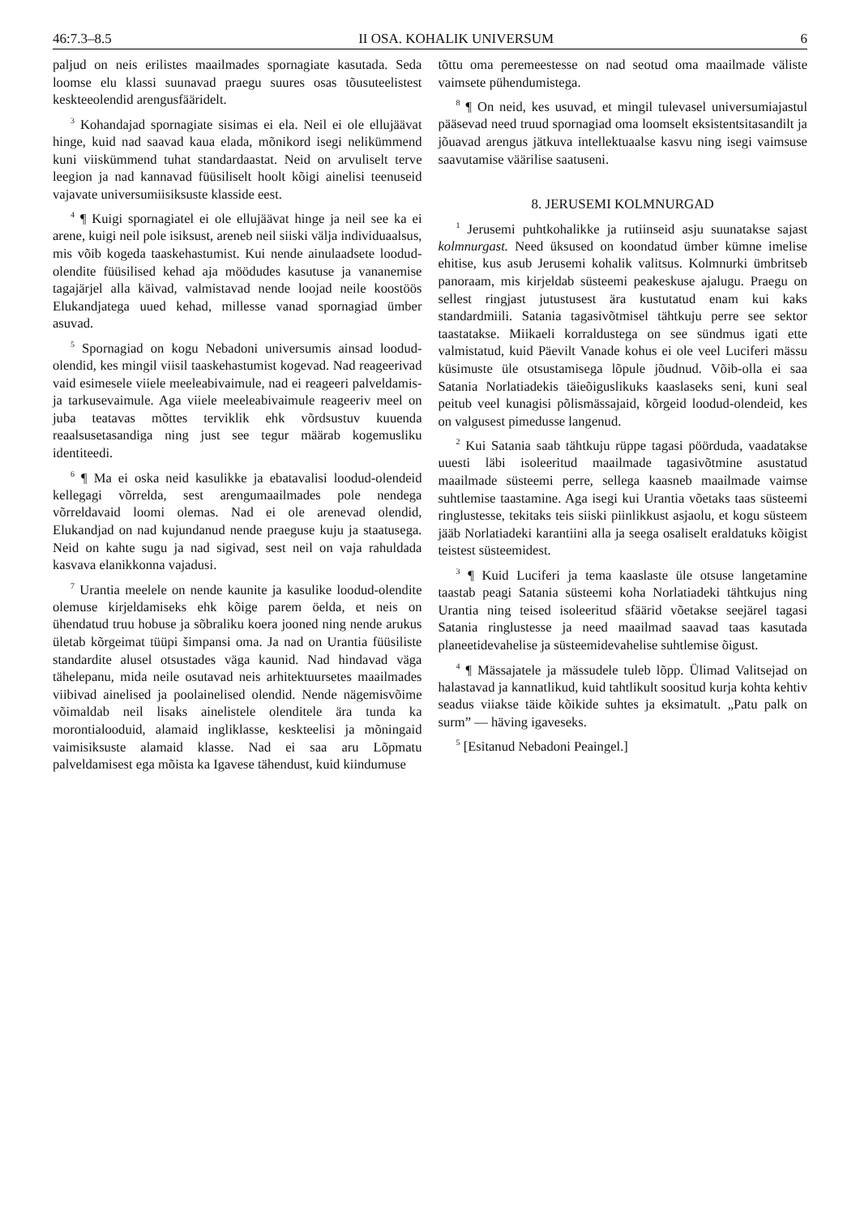46:7.3–8.5 II OSA. KOHALIK UNIVERSUM 6
paljud on neis erilistes maailmades spornagiate kasutada. Seda loomse elu klassi suunavad praegu suures osas tõusuteelistest keskteeolendid arengusfääridelt.
<sup>3</sup> Kohandajad spornagiate sisimas ei ela. Neil ei ole ellujäävat hinge, kuid nad saavad kaua elada, mõnikord isegi nelikümmend kuni viiskümmend tuhat standardaastat. Neid on arvuliselt terve leegion ja nad kannavad füüsiliselt hoolt kõigi ainelisi teenuseid vajavate universumiisiksuste klasside eest.
<sup>4</sup> ¶ Kuigi spornagiatel ei ole ellujäävat hinge ja neil see ka ei arene, kuigi neil pole isiksust, areneb neil siiski välja individuaalsus, mis võib kogeda taaskehastumist. Kui nende ainulaadsete loodud-olendite füüsilised kehad aja möödudes kasutuse ja vananemise tagajärjel alla käivad, valmistavad nende loojad neile koostöös Elukandjatega uued kehad, millesse vanad spornagiad ümber asuvad.
<sup>5</sup> Spornagiad on kogu Nebadoni universumis ainsad loodud-olendid, kes mingil viisil taaskehastumist kogevad. Nad reageerivad vaid esimesele viiele meeleabivaimule, nad ei reageeri palveldamis- ja tarkusevaimule. Aga viiele meeleabivaimule reageeriv meel on juba teatavas mõttes terviklik ehk võrdsustuv kuuenda reaalsusetasandiga ning just see tegur määrab kogemusliku identiteedi.
<sup>6</sup> ¶ Ma ei oska neid kasulikke ja ebatavalisi loodud-olendeid kellegagi võrrelda, sest arengumaailmades pole nendega võrreldavaid loomi olemas. Nad ei ole arenevad olendid, Elukandjad on nad kujundanud nende praeguse kuju ja staatusega. Neid on kahte sugu ja nad sigivad, sest neil on vaja rahuldada kasvava elanikkonna vajadusi.
<sup>7</sup> Urantia meelele on nende kaunite ja kasulike loodud-olendite olemuse kirjeldamiseks ehk kõige parem öelda, et neis on ühendatud truu hobuse ja sõbraliku koera jooned ning nende arukus ületab kõrgeimat tüüpi šimpansi oma. Ja nad on Urantia füüsiliste standardite alusel otsustades väga kaunid. Nad hindavad väga tähelepanu, mida neile osutavad neis arhitektuursetes maailmades viibivad ainelised ja poolainelised olendid. Nende nägemisvõime võimaldab neil lisaks ainelistele olenditele ära tunda ka morontialooduid, alamaid ingliklasse, keskteelisi ja mõningaid vaimisiksuste alamaid klasse. Nad ei saa aru Lõpmatu palveldamisest ega mõista ka Igavese tähendust, kuid kiindumuse
tõttu oma peremeestesse on nad seotud oma maailmade väliste vaimsete pühendumistega.
<sup>8</sup> ¶ On neid, kes usuvad, et mingil tulevasel universumiajastul pääsevad need truud spornagiad oma loomselt eksistentsitasandilt ja jõuavad arengus jätkuva intellektuaalse kasvu ning isegi vaimsuse saavutamise väärilise saatuseni.
8. JERUSEMI KOLMNURGAD
<sup>1</sup> Jerusemi puhtkohalikke ja rutiinseid asju suunatakse sajast kolmnurgast. Need üksused on koondatud ümber kümne imelise ehitise, kus asub Jerusemi kohalik valitsus. Kolmnurki ümbritseb panoraam, mis kirjeldab süsteemi peakeskuse ajalugu. Praegu on sellest ringjast jutustusest ära kustutatud enam kui kaks standardmiili. Satania tagasivõtmisel tähtkuju perre see sektor taastatakse. Miikaeli korraldustega on see sündmus igati ette valmistatud, kuid Päevilt Vanade kohus ei ole veel Luciferi mässu küsimuste üle otsustamisega lõpule jõudnud. Võib-olla ei saa Satania Norlatiadekis täieõiguslikuks kaaslaseks seni, kuni seal peitub veel kunagisi põlismässajaid, kõrgeid loodud-olendeid, kes on valgusest pimedusse langenud.
<sup>2</sup> Kui Satania saab tähtkuju rüppe tagasi pöörduda, vaadatakse uuesti läbi isoleeritud maailmade tagasivõtmine asustatud maailmade süsteemi perre, sellega kaasneb maailmade vaimse suhtlemise taastamine. Aga isegi kui Urantia võetaks taas süsteemi ringlustesse, tekitaks teis siiski piinlikkust asjaolu, et kogu süsteem jääb Norlatiadeki karantiini alla ja seega osaliselt eraldatuks kõigist teistest süsteemidest.
<sup>3</sup> ¶ Kuid Luciferi ja tema kaaslaste üle otsuse langetamine taastab peagi Satania süsteemi koha Norlatiadeki tähtkujus ning Urantia ning teised isoleeritud sfäärid võetakse seejärel tagasi Satania ringlustesse ja need maailmad saavad taas kasutada planeetidevahelise ja süsteemidevahelise suhtlemise õigust.
<sup>4</sup> ¶ Mässajatele ja mässudele tuleb lõpp. Ülimad Valitsejad on halastavad ja kannatlikud, kuid tahtlikult soositud kurja kohta kehtiv seadus viiakse täide kõikide suhtes ja eksimatult. „Patu palk on surm” — häving igaveseks.
<sup>5</sup> [Esitanud Nebadoni Peaingel.]